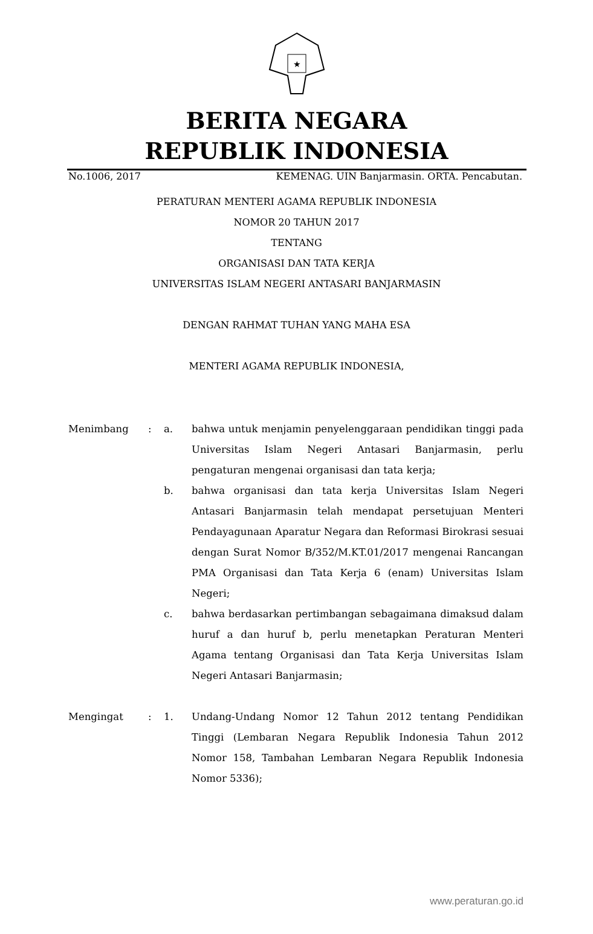★
BERITA NEGARA
REPUBLIK INDONESIA
No.1006, 2017 KEMENAG. UIN Banjarmasin. ORTA. Pencabutan.
PERATURAN MENTERI AGAMA REPUBLIK INDONESIA
NOMOR 20 TAHUN 2017
TENTANG
ORGANISASI DAN TATA KERJA
UNIVERSITAS ISLAM NEGERI ANTASARI BANJARMASIN
DENGAN RAHMAT TUHAN YANG MAHA ESA
MENTERI AGAMA REPUBLIK INDONESIA,
| Menimbang | : | a. | bahwa untuk menjamin penyelenggaraan pendidikan tinggi pada Universitas Islam Negeri Antasari Banjarmasin, perlu pengaturan mengenai organisasi dan tata kerja; |
| | | b. | bahwa organisasi dan tata kerja Universitas Islam Negeri Antasari Banjarmasin telah mendapat persetujuan Menteri Pendayagunaan Aparatur Negara dan Reformasi Birokrasi sesuai dengan Surat Nomor B/352/M.KT.01/2017 mengenai Rancangan PMA Organisasi dan Tata Kerja 6 (enam) Universitas Islam Negeri; |
| | | c. | bahwa berdasarkan pertimbangan sebagaimana dimaksud dalam huruf a dan huruf b, perlu menetapkan Peraturan Menteri Agama tentang Organisasi dan Tata Kerja Universitas Islam Negeri Antasari Banjarmasin; |
| Mengingat | : | 1. | Undang-Undang Nomor 12 Tahun 2012 tentang Pendidikan Tinggi (Lembaran Negara Republik Indonesia Tahun 2012 Nomor 158, Tambahan Lembaran Negara Republik Indonesia Nomor 5336); |
www.peraturan.go.id